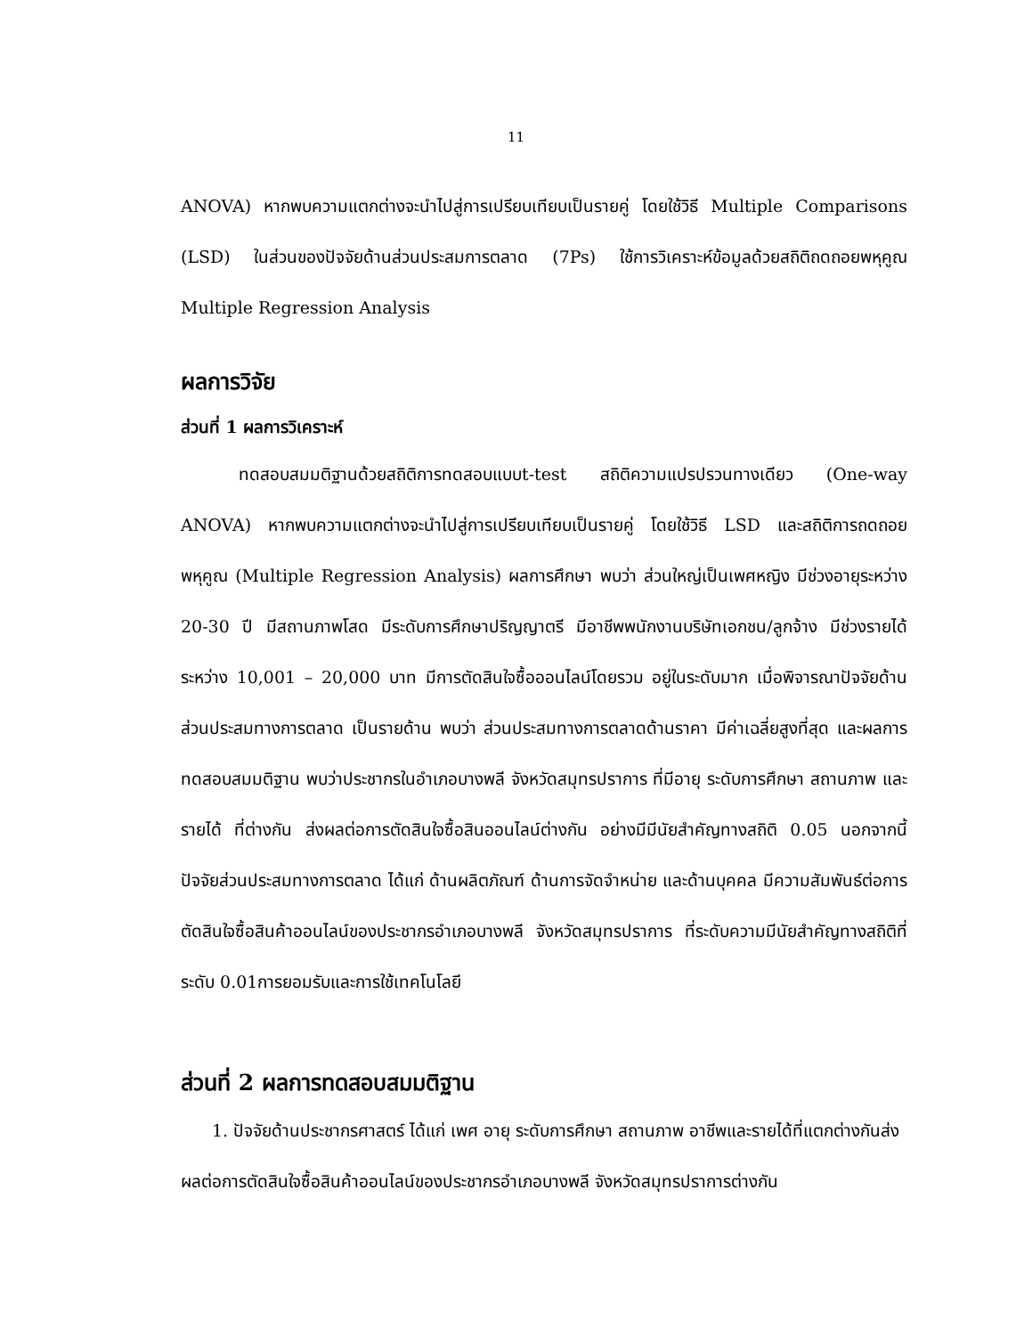11
ANOVA) หากพบความแตกต่างจะนำไปสู่การเปรียบเทียบเป็นรายคู่ โดยใช้วิธี Multiple Comparisons (LSD) ในส่วนของปัจจัยด้านส่วนประสมการตลาด (7Ps) ใช้การวิเคราะห์ข้อมูลด้วยสถิติถดถอยพหุคูณ Multiple Regression Analysis
ผลการวิจัย
ส่วนที่ 1 ผลการวิเคราะห์
ทดสอบสมมติฐานด้วยสถิติการทดสอบแบบt-test สถิติความแปรปรวนทางเดียว (One-way ANOVA) หากพบความแตกต่างจะนำไปสู่การเปรียบเทียบเป็นรายคู่ โดยใช้วิธี LSD และสถิติการถดถอยพหุคูณ (Multiple Regression Analysis) ผลการศึกษา พบว่า ส่วนใหญ่เป็นเพศหญิง มีช่วงอายุระหว่าง 20-30 ปี มีสถานภาพโสด มีระดับการศึกษาปริญญาตรี มีอาชีพพนักงานบริษัทเอกชน/ลูกจ้าง มีช่วงรายได้ระหว่าง 10,001 – 20,000 บาท มีการตัดสินใจซื้อออนไลน์โดยรวม อยู่ในระดับมาก เมื่อพิจารณาปัจจัยด้านส่วนประสมทางการตลาด เป็นรายด้าน พบว่า ส่วนประสมทางการตลาดด้านราคา มีค่าเฉลี่ยสูงที่สุด และผลการทดสอบสมมติฐาน พบว่าประชากรในอำเภอบางพลี จังหวัดสมุทรปราการ ที่มีอายุ ระดับการศึกษา สถานภาพ และรายได้ ที่ต่างกัน ส่งผลต่อการตัดสินใจซื้อสินออนไลน์ต่างกัน อย่างมีมีนัยสำคัญทางสถิติ 0.05 นอกจากนี้ปัจจัยส่วนประสมทางการตลาด ได้แก่ ด้านผลิตภัณฑ์ ด้านการจัดจำหน่าย และด้านบุคคล มีความสัมพันธ์ต่อการตัดสินใจซื้อสินค้าออนไลน์ของประชากรอำเภอบางพลี จังหวัดสมุทรปราการ ที่ระดับความมีนัยสำคัญทางสถิติที่ระดับ 0.01การยอมรับและการใช้เทคโนโลยี
ส่วนที่ 2 ผลการทดสอบสมมติฐาน
1. ปัจจัยด้านประชากรศาสตร์ ได้แก่ เพศ อายุ ระดับการศึกษา สถานภาพ อาชีพและรายได้ที่แตกต่างกันส่งผลต่อการตัดสินใจซื้อสินค้าออนไลน์ของประชากรอำเภอบางพลี จังหวัดสมุทรปราการต่างกัน